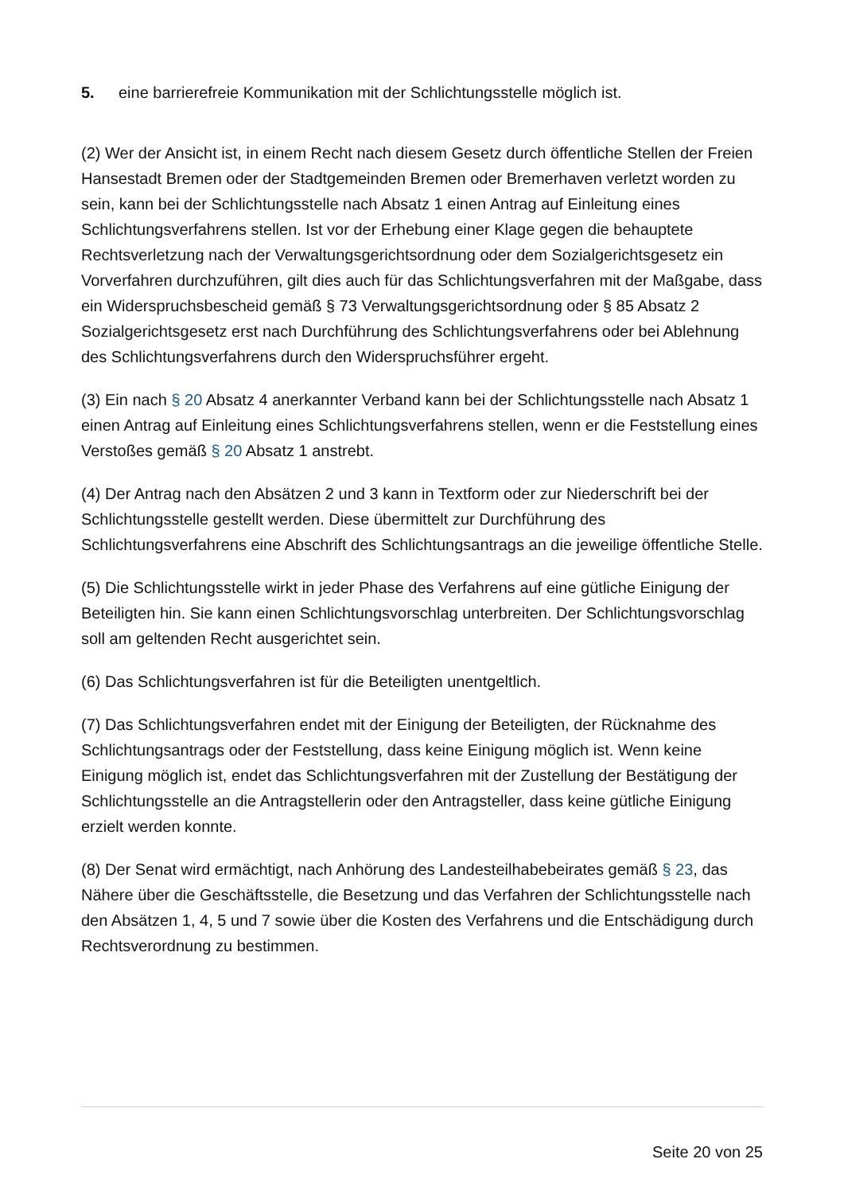5. eine barrierefreie Kommunikation mit der Schlichtungsstelle möglich ist.
(2) Wer der Ansicht ist, in einem Recht nach diesem Gesetz durch öffentliche Stellen der Freien Hansestadt Bremen oder der Stadtgemeinden Bremen oder Bremerhaven verletzt worden zu sein, kann bei der Schlichtungsstelle nach Absatz 1 einen Antrag auf Einleitung eines Schlichtungsverfahrens stellen. Ist vor der Erhebung einer Klage gegen die behauptete Rechtsverletzung nach der Verwaltungsgerichtsordnung oder dem Sozialgerichtsgesetz ein Vorverfahren durchzuführen, gilt dies auch für das Schlichtungsverfahren mit der Maßgabe, dass ein Widerspruchsbescheid gemäß § 73 Verwaltungsgerichtsordnung oder § 85 Absatz 2 Sozialgerichtsgesetz erst nach Durchführung des Schlichtungsverfahrens oder bei Ablehnung des Schlichtungsverfahrens durch den Widerspruchsführer ergeht.
(3) Ein nach § 20 Absatz 4 anerkannter Verband kann bei der Schlichtungsstelle nach Absatz 1 einen Antrag auf Einleitung eines Schlichtungsverfahrens stellen, wenn er die Feststellung eines Verstoßes gemäß § 20 Absatz 1 anstrebt.
(4) Der Antrag nach den Absätzen 2 und 3 kann in Textform oder zur Niederschrift bei der Schlichtungsstelle gestellt werden. Diese übermittelt zur Durchführung des Schlichtungsverfahrens eine Abschrift des Schlichtungsantrags an die jeweilige öffentliche Stelle.
(5) Die Schlichtungsstelle wirkt in jeder Phase des Verfahrens auf eine gütliche Einigung der Beteiligten hin. Sie kann einen Schlichtungsvorschlag unterbreiten. Der Schlichtungsvorschlag soll am geltenden Recht ausgerichtet sein.
(6) Das Schlichtungsverfahren ist für die Beteiligten unentgeltlich.
(7) Das Schlichtungsverfahren endet mit der Einigung der Beteiligten, der Rücknahme des Schlichtungsantrags oder der Feststellung, dass keine Einigung möglich ist. Wenn keine Einigung möglich ist, endet das Schlichtungsverfahren mit der Zustellung der Bestätigung der Schlichtungsstelle an die Antragstellerin oder den Antragsteller, dass keine gütliche Einigung erzielt werden konnte.
(8) Der Senat wird ermächtigt, nach Anhörung des Landesteilhabebeirates gemäß § 23, das Nähere über die Geschäftsstelle, die Besetzung und das Verfahren der Schlichtungsstelle nach den Absätzen 1, 4, 5 und 7 sowie über die Kosten des Verfahrens und die Entschädigung durch Rechtsverordnung zu bestimmen.
Seite 20 von 25